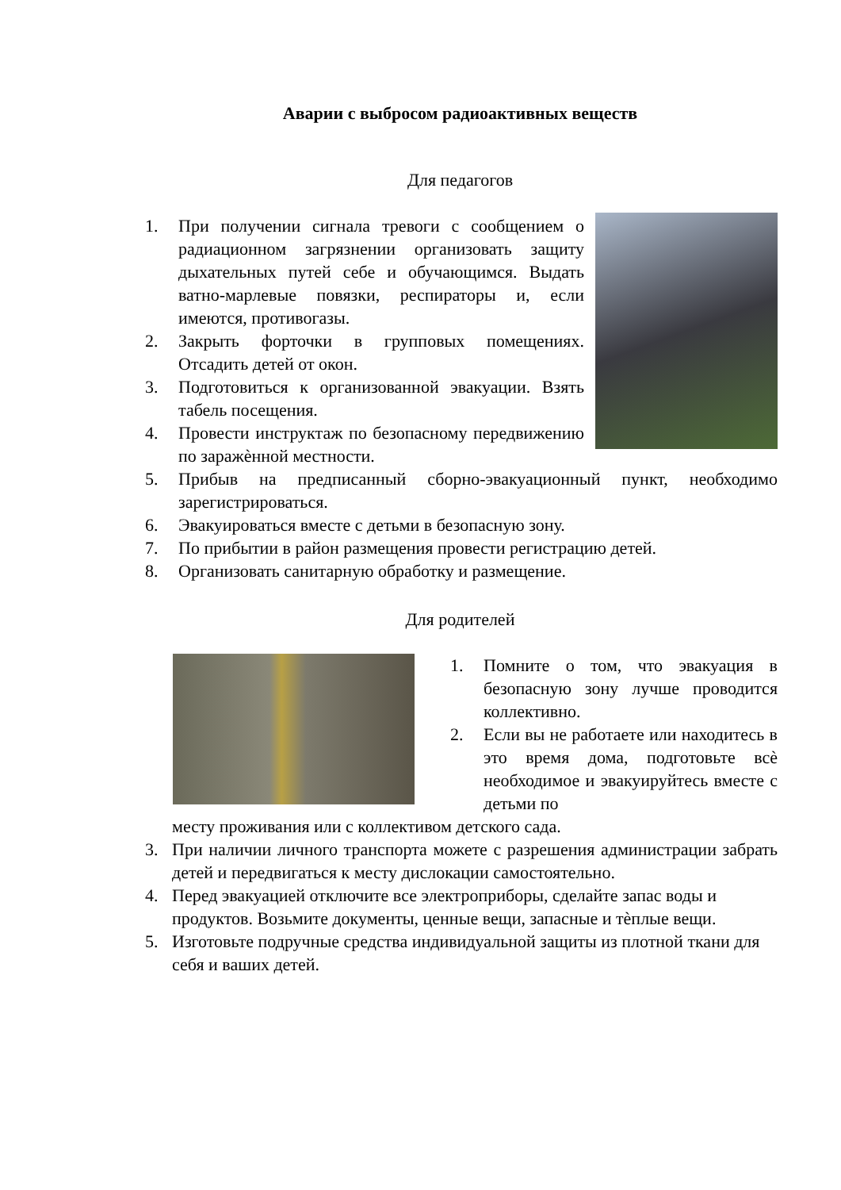Аварии с выбросом радиоактивных веществ
Для педагогов
1. При получении сигнала тревоги с сообщением о радиационном загрязнении организовать защиту дыхательных путей себе и обучающимся. Выдать ватно-марлевые повязки, респираторы и, если имеются, противогазы.
2. Закрыть форточки в групповых помещениях. Отсадить детей от окон.
3. Подготовиться к организованной эвакуации. Взять табель посещения.
4. Провести инструктаж по безопасному передвижению по заражѐнной местности.
5. Прибыв на предписанный сборно-эвакуационный пункт, необходимо зарегистрироваться.
6. Эвакуироваться вместе с детьми в безопасную зону.
7. По прибытии в район размещения провести регистрацию детей.
8. Организовать санитарную обработку и размещение.
Для родителей
1. Помните о том, что эвакуация в безопасную зону лучше проводится коллективно.
2. Если вы не работаете или находитесь в это время дома, подготовьте всѐ необходимое и эвакуируйтесь вместе с детьми по
месту проживания или с коллективом детского сада.
3. При наличии личного транспорта можете с разрешения администрации забрать детей и передвигаться к месту дислокации самостоятельно.
4. Перед эвакуацией отключите все электроприборы, сделайте запас воды и продуктов. Возьмите документы, ценные вещи, запасные и тѐплые вещи.
5. Изготовьте подручные средства индивидуальной защиты из плотной ткани для себя и ваших детей.